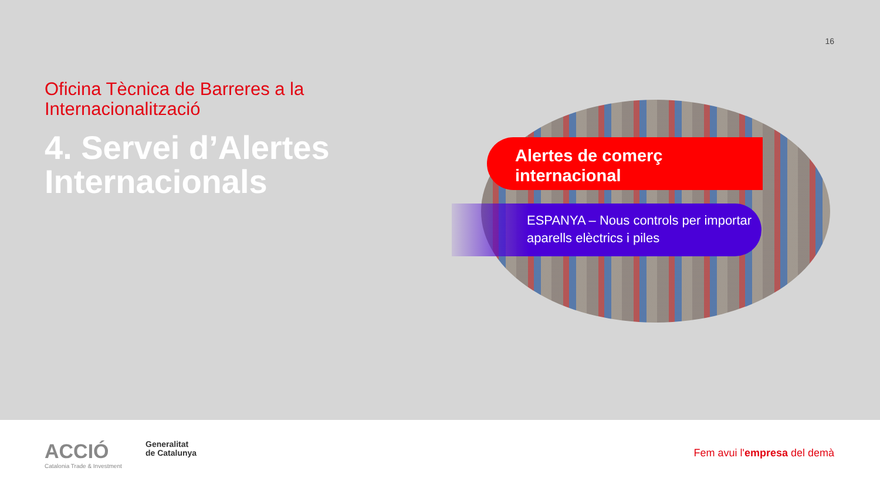16
Oficina Tècnica de Barreres a la Internacionalització
4. Servei d’Alertes Internacionals
Alertes de comerç
internacional
ESPANYA – Nous controls per importar aparells elèctrics i piles
ACCIÓ
Catalonia Trade & Investment
Generalitat
de Catalunya
Fem avui l'empresa del demà